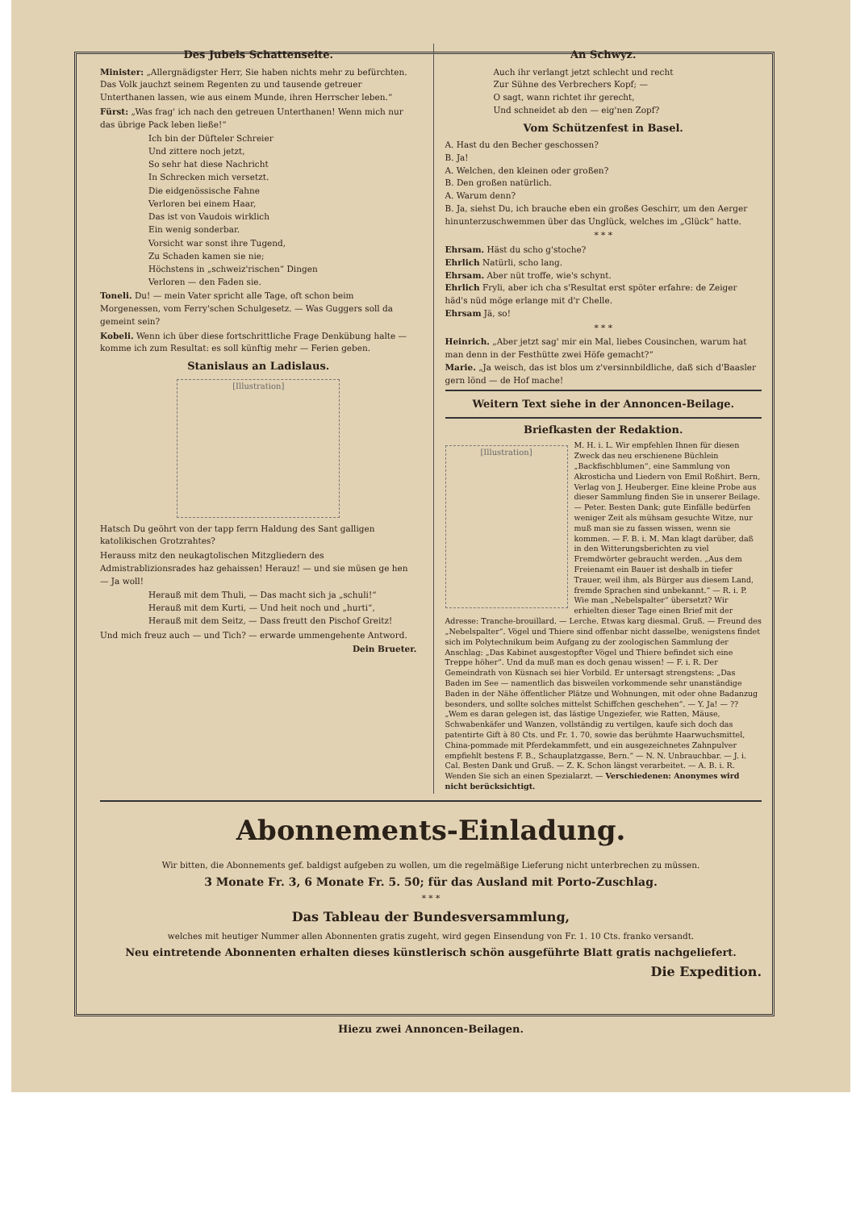Des Jubels Schattenseite.
Minister: „Allergnädigster Herr, Sie haben nichts mehr zu befürchten. Das Volk jauchzt seinem Regenten zu und tausende getreuer Unterthanen lassen, wie aus einem Munde, ihren Herrscher leben.“
Fürst: „Was frag' ich nach den getreuen Unterthanen! Wenn mich nur das übrige Pack leben ließe!“
Ich bin der Düfteler Schreier
Und zittere noch jetzt,
So sehr hat diese Nachricht
In Schrecken mich versetzt.
Die eidgenössische Fahne
Verloren bei einem Haar,
Das ist von Vaudois wirklich
Ein wenig sonderbar.
Vorsicht war sonst ihre Tugend,
Zu Schaden kamen sie nie;
Höchstens in „schweiz'rischen“ Dingen
Verloren — den Faden sie.
Toneli. Du! — mein Vater spricht alle Tage, oft schon beim Morgenessen, vom Ferry'schen Schulgesetz. — Was Guggers soll da gemeint sein?
Kobeli. Wenn ich über diese fortschrittliche Frage Denkübung halte — komme ich zum Resultat: es soll künftig mehr — Ferien geben.
Stanislaus an Ladislaus.
[Illustration]
Hatsch Du geöhrt von der tapp ferrn Haldung des Sant galligen katolikischen Grotzrahtes?
Herauss mitz den neukagtolischen Mitzgliedern des Admistrablizionsrades haz gehaissen! Herauz! — und sie müsen ge hen — Ja woll!
Herauß mit dem Thuli, — Das macht sich ja „schuli!“
Herauß mit dem Kurti, — Und heit noch und „hurti“,
Herauß mit dem Seitz, — Dass freutt den Pischof Greitz!
Und mich freuz auch — und Tich? — erwarde ummengehente Antword.
Dein Brueter.
An Schwyz.
Auch ihr verlangt jetzt schlecht und recht
Zur Sühne des Verbrechers Kopf; —
O sagt, wann richtet ihr gerecht,
Und schneidet ab den — eig'nen Zopf?
Vom Schützenfest in Basel.
A. Hast du den Becher geschossen?
B. Ja!
A. Welchen, den kleinen oder großen?
B. Den großen natürlich.
A. Warum denn?
B. Ja, siehst Du, ich brauche eben ein großes Geschirr, um den Aerger hinunterzuschwemmen über das Unglück, welches im „Glück“ hatte.
* * *
Ehrsam. Häst du scho g'stoche?
Ehrlich Natürli, scho lang.
Ehrsam. Aber nüt troffe, wie's schynt.
Ehrlich Fryli, aber ich cha s'Resultat erst spöter erfahre: de Zeiger häd's nüd möge erlange mit d'r Chelle.
Ehrsam Jä, so!
* * *
Heinrich. „Aber jetzt sag' mir ein Mal, liebes Cousinchen, warum hat man denn in der Festhütte zwei Höfe gemacht?“
Marie. „Ja weisch, das ist blos um z'versinnbildliche, daß sich d'Baasler gern lönd — de Hof mache!
Weitern Text siehe in der Annoncen-Beilage.
Briefkasten der Redaktion.
[Illustration]
M. H. i. L. Wir empfehlen Ihnen für diesen Zweck das neu erschienene Büchlein „Backfischblumen“, eine Sammlung von Akrosticha und Liedern von Emil Roßhirt. Bern, Verlag von J. Heuberger. Eine kleine Probe aus dieser Sammlung finden Sie in unserer Beilage. — Peter. Besten Dank; gute Einfälle bedürfen weniger Zeit als mühsam gesuchte Witze, nur muß man sie zu fassen wissen, wenn sie kommen. — F. B. i. M. Man klagt darüber, daß in den Witterungsberichten zu viel Fremdwörter gebraucht werden. „Aus dem Freienamt ein Bauer ist deshalb in tiefer Trauer, weil ihm, als Bürger aus diesem Land, fremde Sprachen sind unbekannt.“ — R. i. P. Wie man „Nebelspalter“ übersetzt? Wir erhielten dieser Tage einen Brief mit der Adresse: Tranche-brouillard. — Lerche. Etwas karg diesmal. Gruß. — Freund des „Nebelspalter“. Vögel und Thiere sind offenbar nicht dasselbe, wenigstens findet sich im Polytechnikum beim Aufgang zu der zoologischen Sammlung der Anschlag: „Das Kabinet ausgestopfter Vögel und Thiere befindet sich eine Treppe höher“. Und da muß man es doch genau wissen! — F. i. R. Der Gemeindrath von Küsnach sei hier Vorbild. Er untersagt strengstens: „Das Baden im See — namentlich das bisweilen vorkommende sehr unanständige Baden in der Nähe öffentlicher Plätze und Wohnungen, mit oder ohne Badanzug besonders, und sollte solches mittelst Schiffchen geschehen“. — Y. Ja! — ?? „Wem es daran gelegen ist, das lästige Ungeziefer, wie Ratten, Mäuse, Schwabenkäfer und Wanzen, vollständig zu vertilgen, kaufe sich doch das patentirte Gift à 80 Cts. und Fr. 1. 70, sowie das berühmte Haarwuchsmittel, China-pommade mit Pferdekammfett, und ein ausgezeichnetes Zahnpulver empfiehlt bestens F. B., Schauplatzgasse, Bern.“ — N. N. Unbrauchbar. — J. i. Cal. Besten Dank und Gruß. — Z. K. Schon längst verarbeitet. — A. B. i. R. Wenden Sie sich an einen Spezialarzt. — Verschiedenen: Anonymes wird nicht berücksichtigt.
Abonnements-Einladung.
Wir bitten, die Abonnements gef. baldigst aufgeben zu wollen, um die regelmäßige Lieferung nicht unterbrechen zu müssen.
3 Monate Fr. 3, 6 Monate Fr. 5. 50; für das Ausland mit Porto-Zuschlag.
* * *
Das Tableau der Bundesversammlung,
welches mit heutiger Nummer allen Abonnenten gratis zugeht, wird gegen Einsendung von Fr. 1. 10 Cts. franko versandt.
Neu eintretende Abonnenten erhalten dieses künstlerisch schön ausgeführte Blatt gratis nachgeliefert.
Die Expedition.
Hiezu zwei Annoncen-Beilagen.